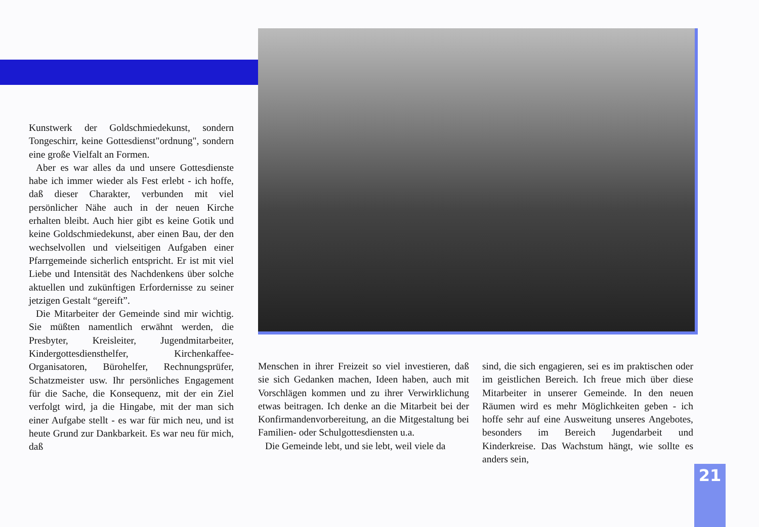Kunstwerk der Goldschmiedekunst, sondern Tongeschirr, keine Gottesdienst"ordnung", sondern eine große Vielfalt an Formen.
Aber es war alles da und unsere Gottesdienste habe ich immer wieder als Fest erlebt - ich hoffe, daß dieser Charakter, verbunden mit viel persönlicher Nähe auch in der neuen Kirche erhalten bleibt. Auch hier gibt es keine Gotik und keine Goldschmiedekunst, aber einen Bau, der den wechselvollen und vielseitigen Aufgaben einer Pfarrgemeinde sicherlich entspricht. Er ist mit viel Liebe und Intensität des Nachdenkens über solche aktuellen und zukünftigen Erfordernisse zu seiner jetzigen Gestalt “gereift”.
Die Mitarbeiter der Gemeinde sind mir wichtig. Sie müßten namentlich erwähnt werden, die Presbyter, Kreisleiter, Jugendmitarbeiter, Kindergottesdiensthelfer, Kirchenkaffee-Organisatoren, Bürohelfer, Rechnungsprüfer, Schatzmeister usw. Ihr persönliches Engagement für die Sache, die Konsequenz, mit der ein Ziel verfolgt wird, ja die Hingabe, mit der man sich einer Aufgabe stellt - es war für mich neu, und ist heute Grund zur Dankbarkeit. Es war neu für mich, daß
Menschen in ihrer Freizeit so viel investieren, daß sie sich Gedanken machen, Ideen haben, auch mit Vorschlägen kommen und zu ihrer Verwirklichung etwas beitragen. Ich denke an die Mitarbeit bei der Konfirmandenvorbereitung, an die Mitgestaltung bei Familien- oder Schulgottesdiensten u.a.
Die Gemeinde lebt, und sie lebt, weil viele da
sind, die sich engagieren, sei es im praktischen oder im geistlichen Bereich. Ich freue mich über diese Mitarbeiter in unserer Gemeinde. In den neuen Räumen wird es mehr Möglichkeiten geben - ich hoffe sehr auf eine Ausweitung unseres Angebotes, besonders im Bereich Jugendarbeit und Kinderkreise. Das Wachstum hängt, wie sollte es anders sein,
21